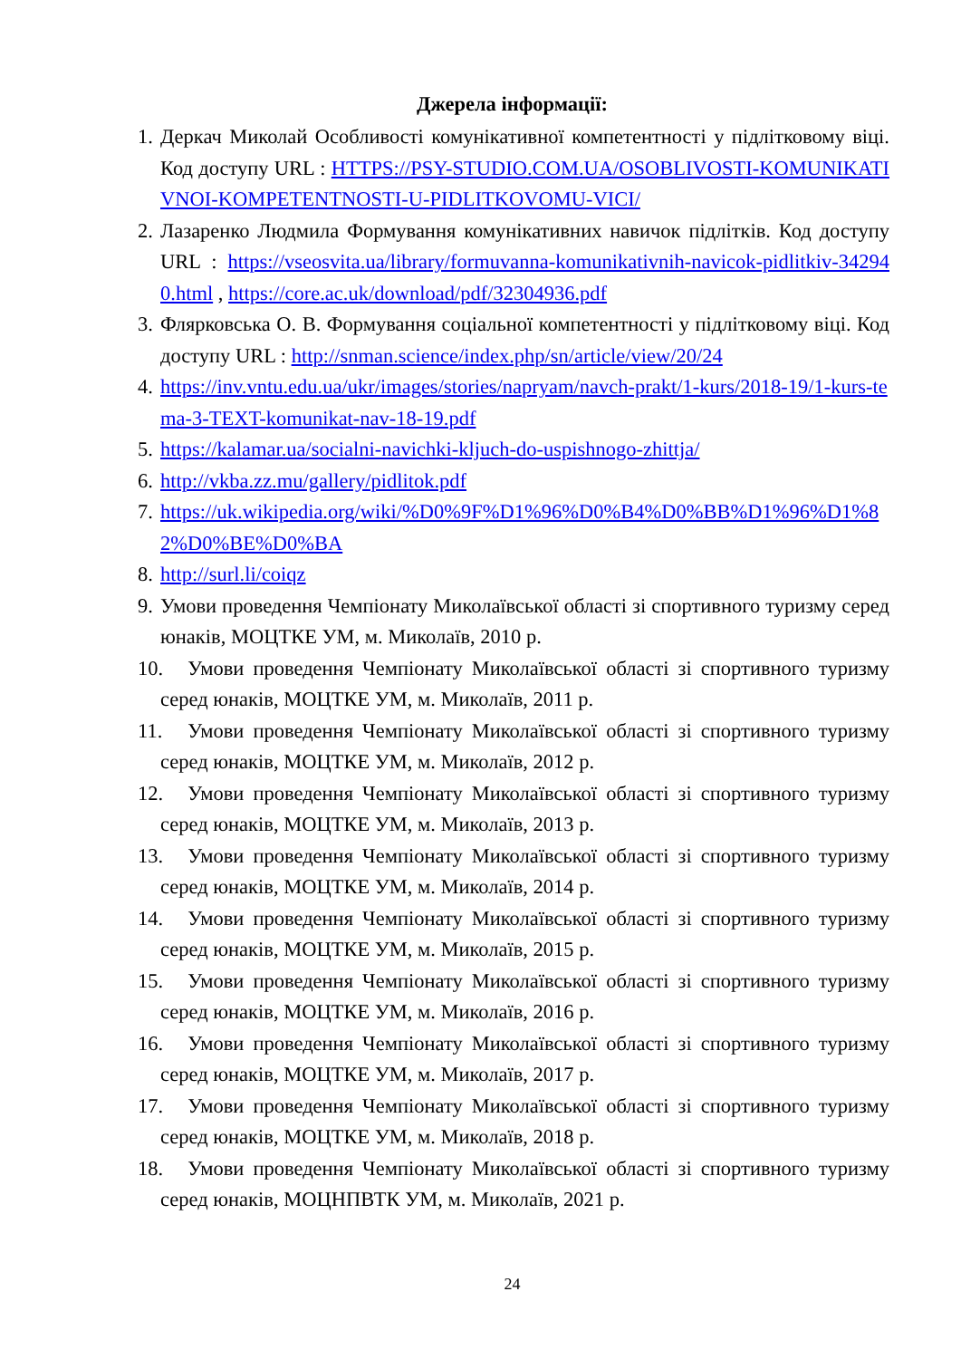Джерела інформації:
1. Деркач Миколай Особливості комунікативної компетентності у підлітковому віці. Код доступу URL : HTTPS://PSY-STUDIO.COM.UA/OSOBLIVOSTI-KOMUNIKATIVNOI-KOMPETENTNOSTI-U-PIDLITKOVOMU-VICI/
2. Лазаренко Людмила Формування комунікативних навичок підлітків. Код доступу URL : https://vseosvita.ua/library/formuvanna-komunikativnih-navicok-pidlitkiv-342940.html , https://core.ac.uk/download/pdf/32304936.pdf
3. Флярковська О. В. Формування соціальної компетентності у підлітковому віці. Код доступу URL : http://snman.science/index.php/sn/article/view/20/24
4. https://inv.vntu.edu.ua/ukr/images/stories/napryam/navch-prakt/1-kurs/2018-19/1-kurs-tema-3-TEXT-komunikat-nav-18-19.pdf
5. https://kalamar.ua/socialni-navichki-kljuch-do-uspishnogo-zhittja/
6. http://vkba.zz.mu/gallery/pidlitok.pdf
7. https://uk.wikipedia.org/wiki/%D0%9F%D1%96%D0%B4%D0%BB%D1%96%D1%82%D0%BE%D0%BA
8. http://surl.li/coiqz
9. Умови проведення Чемпіонату Миколаївської області зі спортивного туризму серед юнаків, МОЦТКЕ УМ, м. Миколаїв, 2010 р.
10. Умови проведення Чемпіонату Миколаївської області зі спортивного туризму серед юнаків, МОЦТКЕ УМ, м. Миколаїв, 2011 р.
11. Умови проведення Чемпіонату Миколаївської області зі спортивного туризму серед юнаків, МОЦТКЕ УМ, м. Миколаїв, 2012 р.
12. Умови проведення Чемпіонату Миколаївської області зі спортивного туризму серед юнаків, МОЦТКЕ УМ, м. Миколаїв, 2013 р.
13. Умови проведення Чемпіонату Миколаївської області зі спортивного туризму серед юнаків, МОЦТКЕ УМ, м. Миколаїв, 2014 р.
14. Умови проведення Чемпіонату Миколаївської області зі спортивного туризму серед юнаків, МОЦТКЕ УМ, м. Миколаїв, 2015 р.
15. Умови проведення Чемпіонату Миколаївської області зі спортивного туризму серед юнаків, МОЦТКЕ УМ, м. Миколаїв, 2016 р.
16. Умови проведення Чемпіонату Миколаївської області зі спортивного туризму серед юнаків, МОЦТКЕ УМ, м. Миколаїв, 2017 р.
17. Умови проведення Чемпіонату Миколаївської області зі спортивного туризму серед юнаків, МОЦТКЕ УМ, м. Миколаїв, 2018 р.
18. Умови проведення Чемпіонату Миколаївської області зі спортивного туризму серед юнаків, МОЦНПВТК УМ, м. Миколаїв, 2021 р.
24